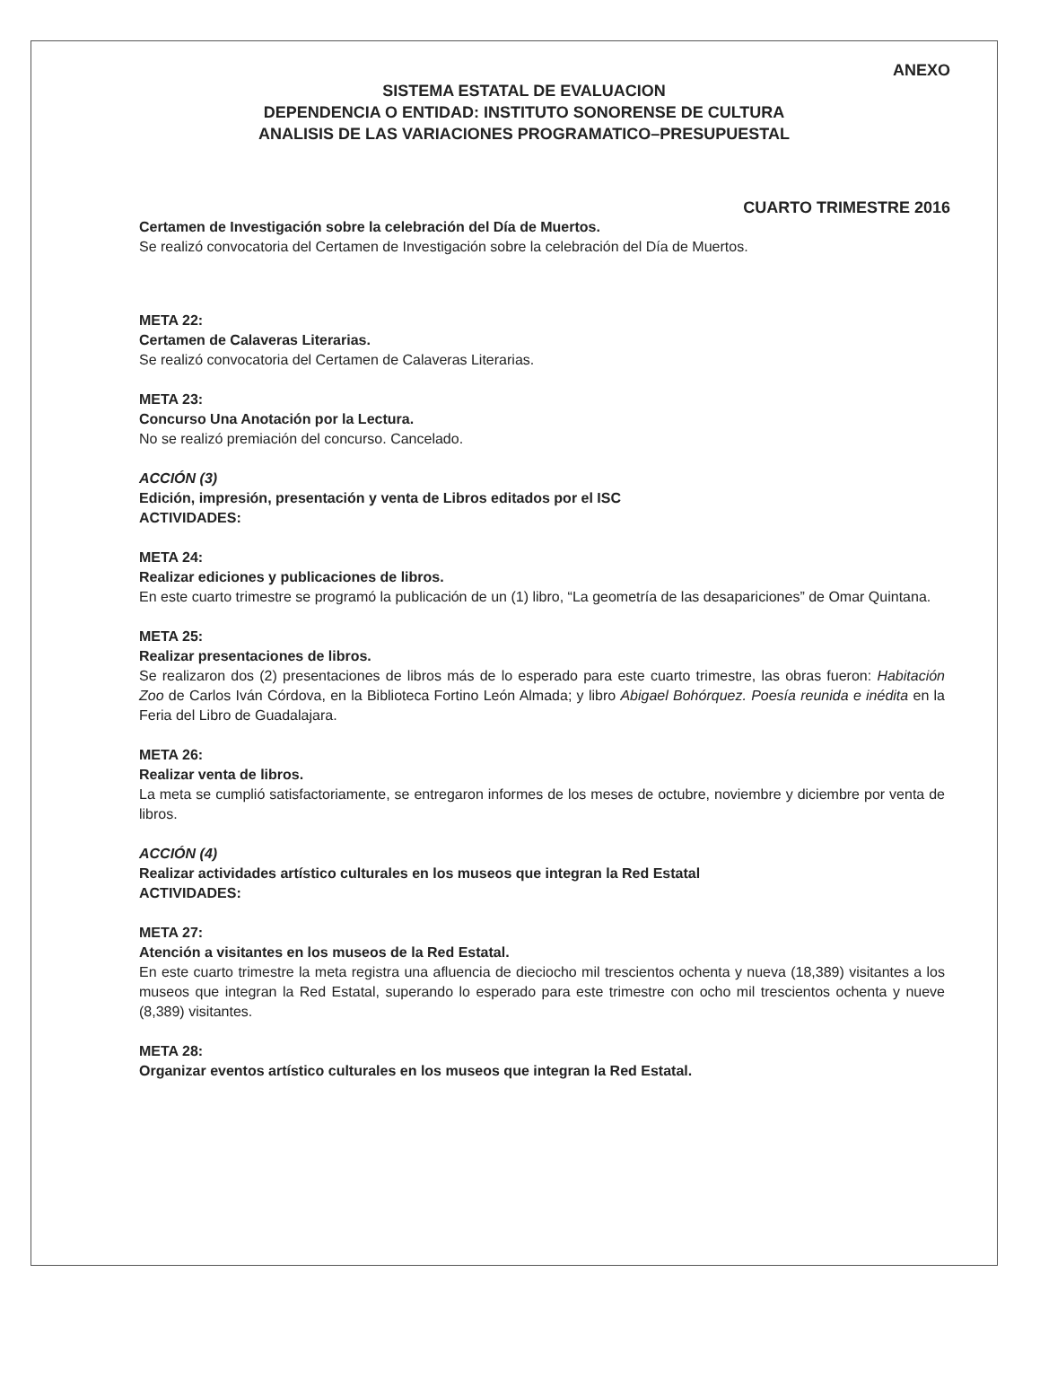ANEXO
SISTEMA ESTATAL DE EVALUACION
DEPENDENCIA O ENTIDAD: INSTITUTO SONORENSE DE CULTURA
ANALISIS DE LAS VARIACIONES PROGRAMATICO–PRESUPUESTAL
CUARTO TRIMESTRE 2016
Certamen de Investigación sobre la celebración del Día de Muertos.
Se realizó convocatoria del Certamen de Investigación sobre la celebración del Día de Muertos.
META 22:
Certamen de Calaveras Literarias.
Se realizó convocatoria del Certamen de Calaveras Literarias.
META 23:
Concurso Una Anotación por la Lectura.
No se realizó premiación del concurso. Cancelado.
ACCIÓN (3)
Edición, impresión, presentación y venta de Libros editados por el ISC
ACTIVIDADES:
META 24:
Realizar ediciones y publicaciones de libros.
En este cuarto trimestre se programó la publicación de un (1) libro, “La geometría de las desapariciones” de Omar Quintana.
META 25:
Realizar presentaciones de libros.
Se realizaron dos (2) presentaciones de libros más de lo esperado para este cuarto trimestre, las obras fueron: Habitación Zoo de Carlos Iván Córdova, en la Biblioteca Fortino León Almada; y libro Abigael Bohórquez. Poesía reunida e inédita en la Feria del Libro de Guadalajara.
META 26:
Realizar venta de libros.
La meta se cumplió satisfactoriamente, se entregaron informes de los meses de octubre, noviembre y diciembre por venta de libros.
ACCIÓN (4)
Realizar actividades artístico culturales en los museos que integran la Red Estatal
ACTIVIDADES:
META 27:
Atención a visitantes en los museos de la Red Estatal.
En este cuarto trimestre la meta registra una afluencia de dieciocho mil trescientos ochenta y nueva (18,389) visitantes a los museos que integran la Red Estatal, superando lo esperado para este trimestre con ocho mil trescientos ochenta y nueve (8,389) visitantes.
META 28:
Organizar eventos artístico culturales en los museos que integran la Red Estatal.